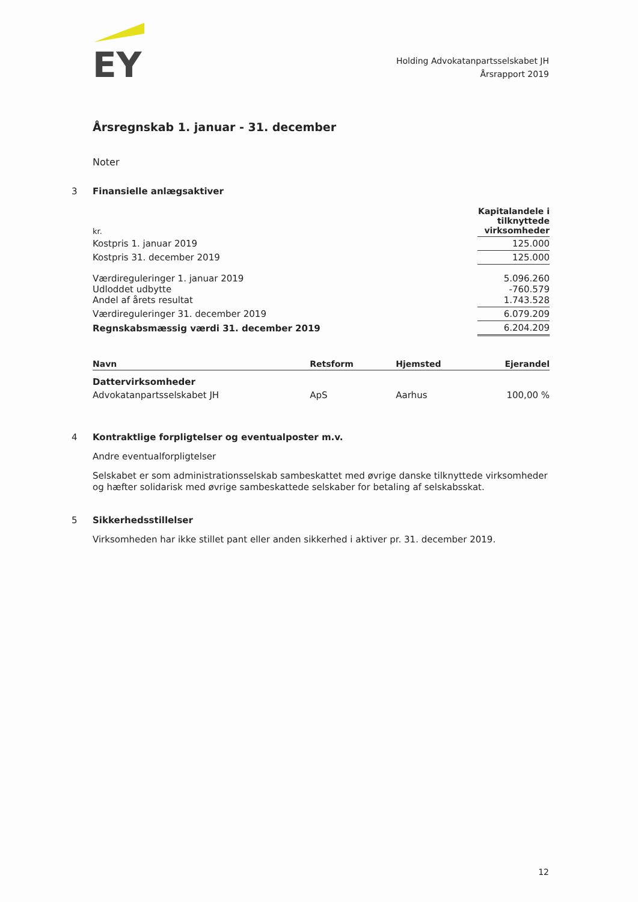EY
Holding Advokatanpartsselskabet JH
Årsrapport 2019
Årsregnskab 1. januar - 31. december
Noter
3
Finansielle anlægsaktiver
| kr. | Kapitalandele i tilknyttede virksomheder |
| Kostpris 1. januar 2019 | 125.000 |
| Kostpris 31. december 2019 | 125.000 |
| Værdireguleringer 1. januar 2019 Udloddet udbytte Andel af årets resultat | 5.096.260 -760.579 1.743.528 |
| Værdireguleringer 31. december 2019 | 6.079.209 |
| Regnskabsmæssig værdi 31. december 2019 | 6.204.209 |
| Navn | Retsform | Hjemsted | Ejerandel |
| --- | --- | --- | --- |
| Dattervirksomheder | | | |
| Advokatanpartsselskabet JH | ApS | Aarhus | 100,00 % |
4
Kontraktlige forpligtelser og eventualposter m.v.
Andre eventualforpligtelser
Selskabet er som administrationsselskab sambeskattet med øvrige danske tilknyttede virksomheder og hæfter solidarisk med øvrige sambeskattede selskaber for betaling af selskabsskat.
5
Sikkerhedsstillelser
Virksomheden har ikke stillet pant eller anden sikkerhed i aktiver pr. 31. december 2019.
12